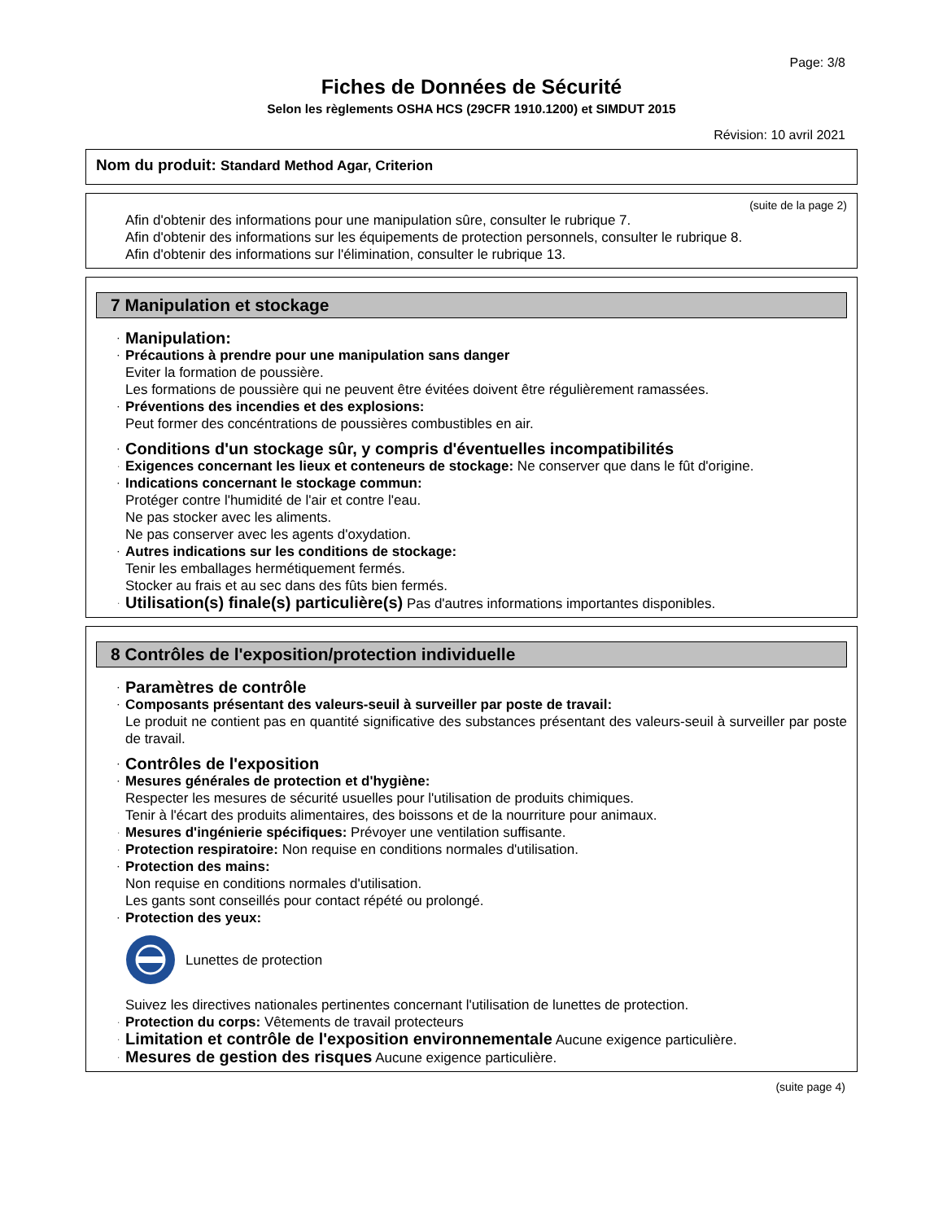Page: 3/8
Fiches de Données de Sécurité
Selon les règlements OSHA HCS (29CFR 1910.1200) et SIMDUT 2015
Révision: 10 avril 2021
Nom du produit: Standard Method Agar, Criterion
(suite de la page 2)
Afin d'obtenir des informations pour une manipulation sûre, consulter le rubrique 7.
Afin d'obtenir des informations sur les équipements de protection personnels, consulter le rubrique 8.
Afin d'obtenir des informations sur l'élimination, consulter le rubrique 13.
7 Manipulation et stockage
· Manipulation:
· Précautions à prendre pour une manipulation sans danger
Eviter la formation de poussière.
Les formations de poussière qui ne peuvent être évitées doivent être régulièrement ramassées.
· Préventions des incendies et des explosions:
Peut former des concéntrations de poussières combustibles en air.
· Conditions d'un stockage sûr, y compris d'éventuelles incompatibilités
· Exigences concernant les lieux et conteneurs de stockage: Ne conserver que dans le fût d'origine.
· Indications concernant le stockage commun:
Protéger contre l'humidité de l'air et contre l'eau.
Ne pas stocker avec les aliments.
Ne pas conserver avec les agents d'oxydation.
· Autres indications sur les conditions de stockage:
Tenir les emballages hermétiquement fermés.
Stocker au frais et au sec dans des fûts bien fermés.
· Utilisation(s) finale(s) particulière(s) Pas d'autres informations importantes disponibles.
8 Contrôles de l'exposition/protection individuelle
· Paramètres de contrôle
· Composants présentant des valeurs-seuil à surveiller par poste de travail:
Le produit ne contient pas en quantité significative des substances présentant des valeurs-seuil à surveiller par poste de travail.
· Contrôles de l'exposition
· Mesures générales de protection et d'hygiène:
Respecter les mesures de sécurité usuelles pour l'utilisation de produits chimiques.
Tenir à l'écart des produits alimentaires, des boissons et de la nourriture pour animaux.
· Mesures d'ingénierie spécifiques: Prévoyer une ventilation suffisante.
· Protection respiratoire: Non requise en conditions normales d'utilisation.
· Protection des mains:
Non requise en conditions normales d'utilisation.
Les gants sont conseillés pour contact répété ou prolongé.
· Protection des yeux:
Lunettes de protection
Suivez les directives nationales pertinentes concernant l'utilisation de lunettes de protection.
· Protection du corps: Vêtements de travail protecteurs
· Limitation et contrôle de l'exposition environnementale Aucune exigence particulière.
· Mesures de gestion des risques Aucune exigence particulière.
(suite page 4)